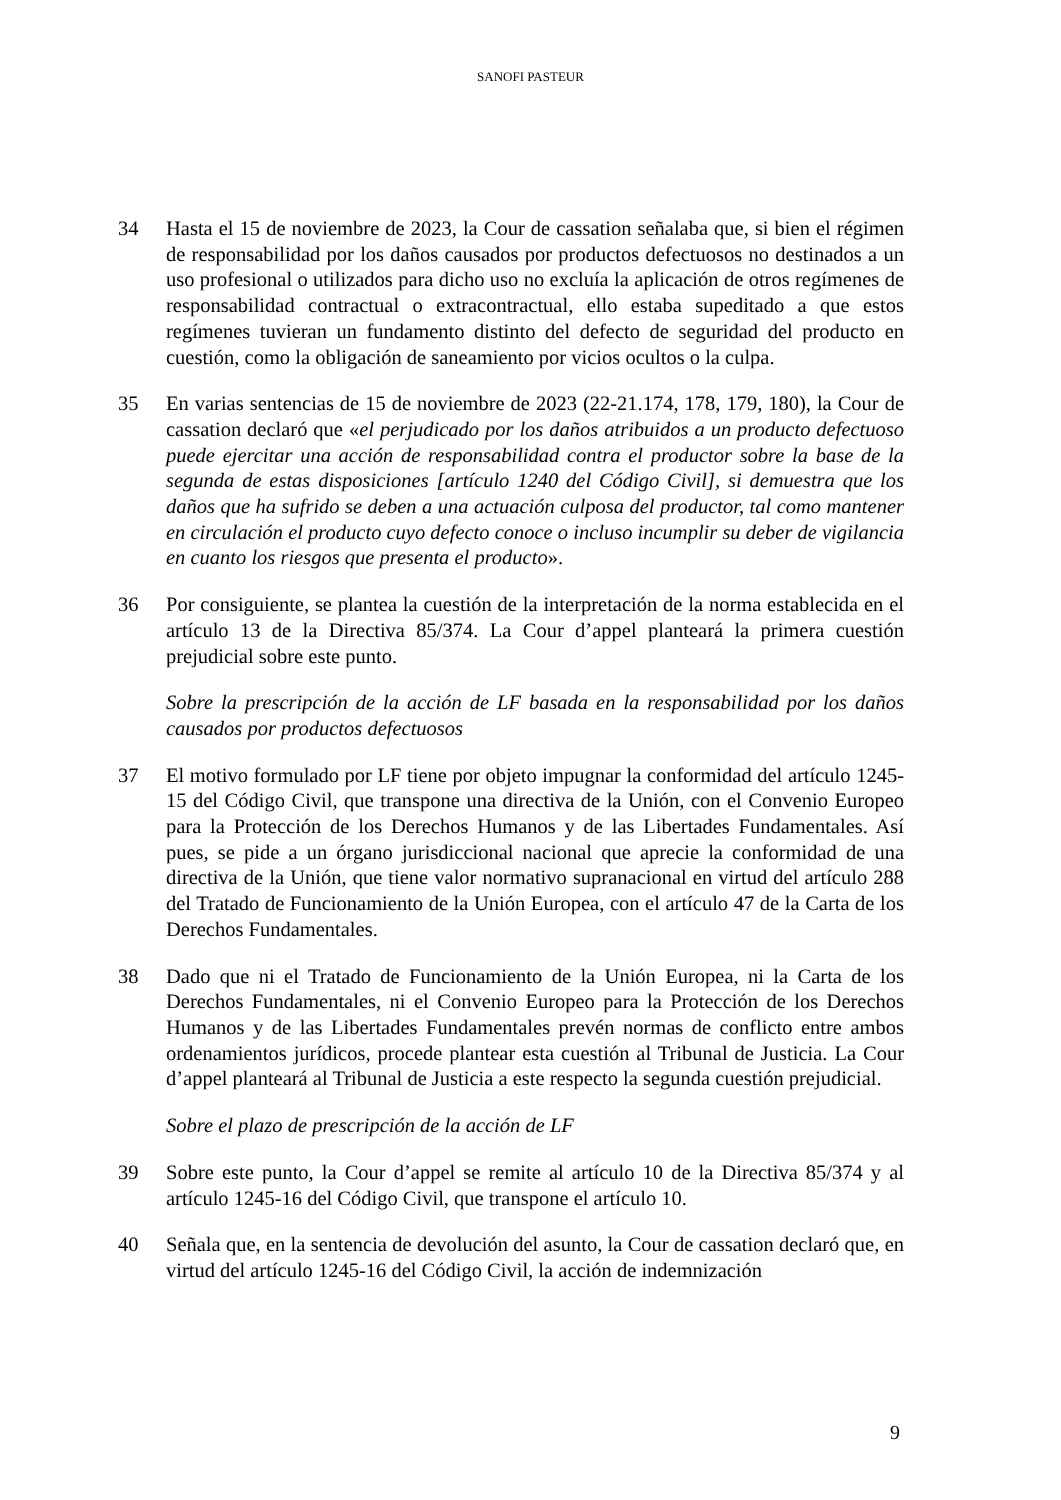SANOFI PASTEUR
34 Hasta el 15 de noviembre de 2023, la Cour de cassation señalaba que, si bien el régimen de responsabilidad por los daños causados por productos defectuosos no destinados a un uso profesional o utilizados para dicho uso no excluía la aplicación de otros regímenes de responsabilidad contractual o extracontractual, ello estaba supeditado a que estos regímenes tuvieran un fundamento distinto del defecto de seguridad del producto en cuestión, como la obligación de saneamiento por vicios ocultos o la culpa.
35 En varias sentencias de 15 de noviembre de 2023 (22-21.174, 178, 179, 180), la Cour de cassation declaró que «el perjudicado por los daños atribuidos a un producto defectuoso puede ejercitar una acción de responsabilidad contra el productor sobre la base de la segunda de estas disposiciones [artículo 1240 del Código Civil], si demuestra que los daños que ha sufrido se deben a una actuación culposa del productor, tal como mantener en circulación el producto cuyo defecto conoce o incluso incumplir su deber de vigilancia en cuanto los riesgos que presenta el producto».
36 Por consiguiente, se plantea la cuestión de la interpretación de la norma establecida en el artículo 13 de la Directiva 85/374. La Cour d’appel planteará la primera cuestión prejudicial sobre este punto.
Sobre la prescripción de la acción de LF basada en la responsabilidad por los daños causados por productos defectuosos
37 El motivo formulado por LF tiene por objeto impugnar la conformidad del artículo 1245-15 del Código Civil, que transpone una directiva de la Unión, con el Convenio Europeo para la Protección de los Derechos Humanos y de las Libertades Fundamentales. Así pues, se pide a un órgano jurisdiccional nacional que aprecie la conformidad de una directiva de la Unión, que tiene valor normativo supranacional en virtud del artículo 288 del Tratado de Funcionamiento de la Unión Europea, con el artículo 47 de la Carta de los Derechos Fundamentales.
38 Dado que ni el Tratado de Funcionamiento de la Unión Europea, ni la Carta de los Derechos Fundamentales, ni el Convenio Europeo para la Protección de los Derechos Humanos y de las Libertades Fundamentales prevén normas de conflicto entre ambos ordenamientos jurídicos, procede plantear esta cuestión al Tribunal de Justicia. La Cour d’appel planteará al Tribunal de Justicia a este respecto la segunda cuestión prejudicial.
Sobre el plazo de prescripción de la acción de LF
39 Sobre este punto, la Cour d’appel se remite al artículo 10 de la Directiva 85/374 y al artículo 1245-16 del Código Civil, que transpone el artículo 10.
40 Señala que, en la sentencia de devolución del asunto, la Cour de cassation declaró que, en virtud del artículo 1245-16 del Código Civil, la acción de indemnización
9